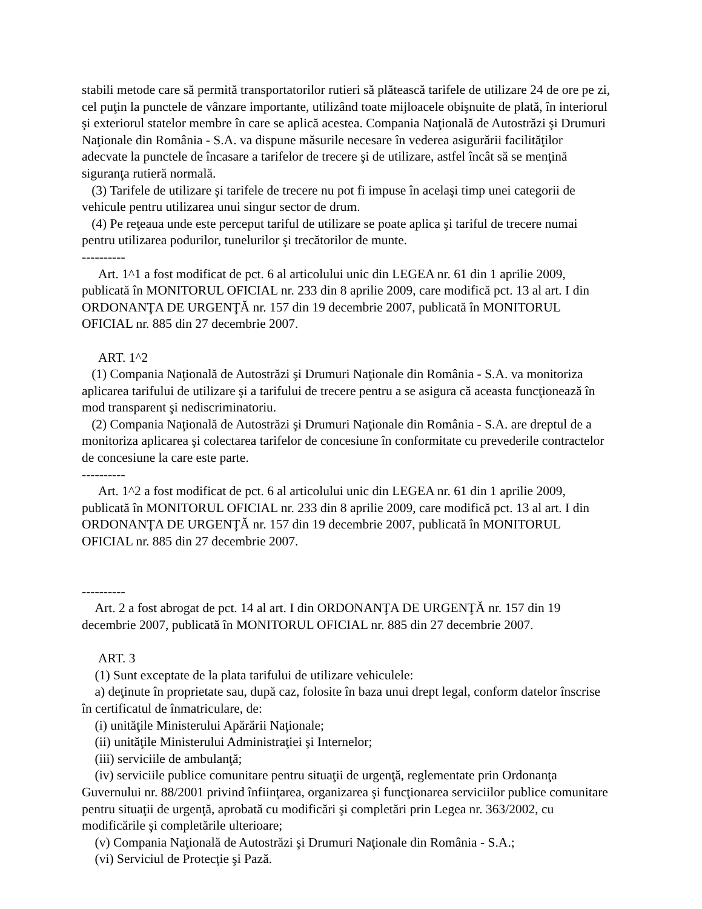stabili metode care să permită transportatorilor rutieri să plătească tarifele de utilizare 24 de ore pe zi, cel puţin la punctele de vânzare importante, utilizând toate mijloacele obişnuite de plată, în interiorul şi exteriorul statelor membre în care se aplică acestea. Compania Naţională de Autostrăzi şi Drumuri Naţionale din România - S.A. va dispune măsurile necesare în vederea asigurării facilităţilor adecvate la punctele de încasare a tarifelor de trecere şi de utilizare, astfel încât să se menţină siguranţa rutieră normală.
(3) Tarifele de utilizare şi tarifele de trecere nu pot fi impuse în acelaşi timp unei categorii de vehicule pentru utilizarea unui singur sector de drum.
(4) Pe reţeaua unde este perceput tariful de utilizare se poate aplica şi tariful de trecere numai pentru utilizarea podurilor, tunelurilor şi trecătorilor de munte.
----------
Art. 1^1 a fost modificat de pct. 6 al articolului unic din LEGEA nr. 61 din 1 aprilie 2009, publicată în MONITORUL OFICIAL nr. 233 din 8 aprilie 2009, care modifică pct. 13 al art. I din ORDONANŢA DE URGENŢĂ nr. 157 din 19 decembrie 2007, publicată în MONITORUL OFICIAL nr. 885 din 27 decembrie 2007.
ART. 1^2
(1) Compania Naţională de Autostrăzi şi Drumuri Naţionale din România - S.A. va monitoriza aplicarea tarifului de utilizare şi a tarifului de trecere pentru a se asigura că aceasta funcţionează în mod transparent şi nediscriminatoriu.
(2) Compania Naţională de Autostrăzi şi Drumuri Naţionale din România - S.A. are dreptul de a monitoriza aplicarea şi colectarea tarifelor de concesiune în conformitate cu prevederile contractelor de concesiune la care este parte.
----------
Art. 1^2 a fost modificat de pct. 6 al articolului unic din LEGEA nr. 61 din 1 aprilie 2009, publicată în MONITORUL OFICIAL nr. 233 din 8 aprilie 2009, care modifică pct. 13 al art. I din ORDONANŢA DE URGENŢĂ nr. 157 din 19 decembrie 2007, publicată în MONITORUL OFICIAL nr. 885 din 27 decembrie 2007.
----------
Art. 2 a fost abrogat de pct. 14 al art. I din ORDONANŢA DE URGENŢĂ nr. 157 din 19 decembrie 2007, publicată în MONITORUL OFICIAL nr. 885 din 27 decembrie 2007.
ART. 3
(1) Sunt exceptate de la plata tarifului de utilizare vehiculele:
a) deţinute în proprietate sau, după caz, folosite în baza unui drept legal, conform datelor înscrise în certificatul de înmatriculare, de:
(i) unităţile Ministerului Apărării Naţionale;
(ii) unităţile Ministerului Administraţiei şi Internelor;
(iii) serviciile de ambulanţă;
(iv) serviciile publice comunitare pentru situaţii de urgenţă, reglementate prin Ordonanţa Guvernului nr. 88/2001 privind înfiinţarea, organizarea şi funcţionarea serviciilor publice comunitare pentru situaţii de urgenţă, aprobată cu modificări şi completări prin Legea nr. 363/2002, cu modificările şi completările ulterioare;
(v) Compania Naţională de Autostrăzi şi Drumuri Naţionale din România - S.A.;
(vi) Serviciul de Protecţie şi Pază.